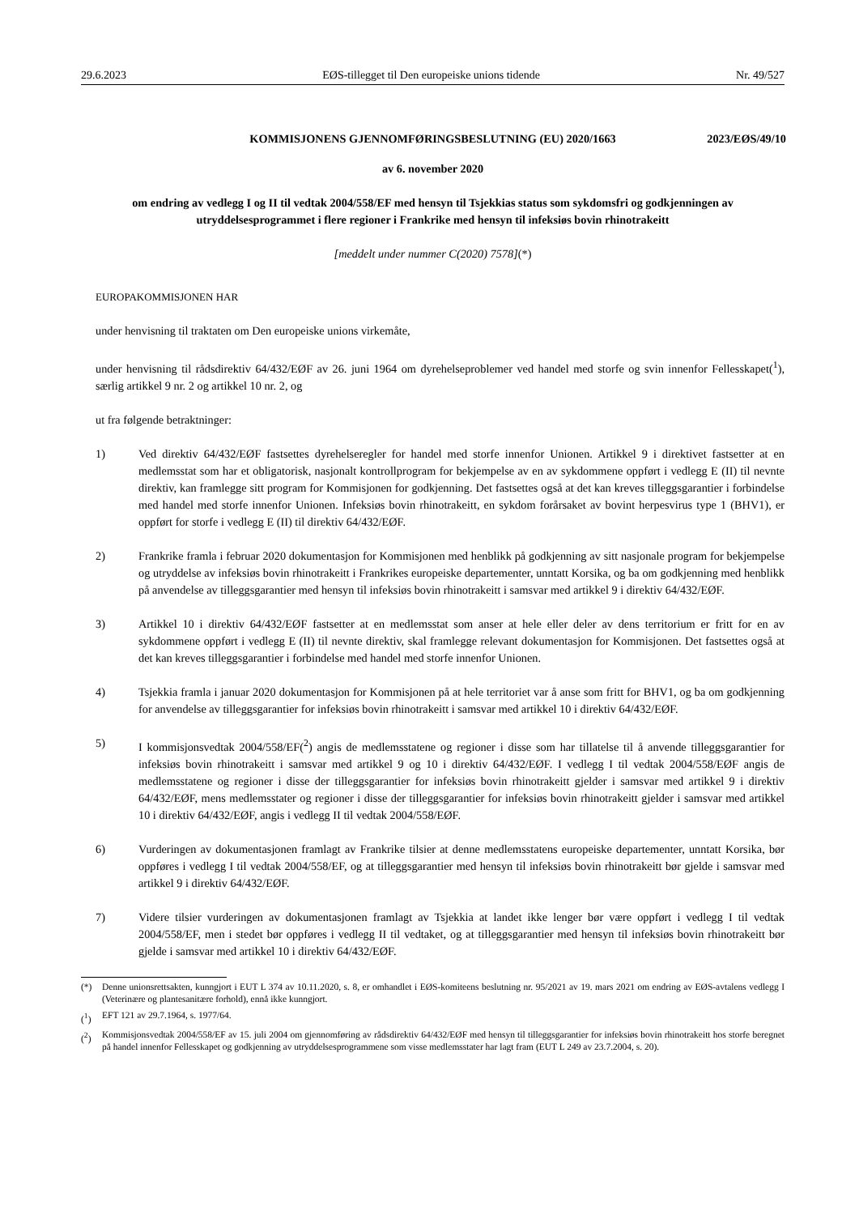29.6.2023 EØS-tillegget til Den europeiske unions tidende Nr. 49/527
KOMMISJONENS GJENNOMFØRINGSBESLUTNING (EU) 2020/1663 2023/EØS/49/10
av 6. november 2020
om endring av vedlegg I og II til vedtak 2004/558/EF med hensyn til Tsjekkias status som sykdomsfri og godkjenningen av utryddelsesprogrammet i flere regioner i Frankrike med hensyn til infeksiøs bovin rhinotrakeitt
[meddelt under nummer C(2020) 7578](*)
EUROPAKOMMISJONEN HAR
under henvisning til traktaten om Den europeiske unions virkemåte,
under henvisning til rådsdirektiv 64/432/EØF av 26. juni 1964 om dyrehelseproblemer ved handel med storfe og svin innenfor Fellesskapet(<sup>1</sup>), særlig artikkel 9 nr. 2 og artikkel 10 nr. 2, og
ut fra følgende betraktninger:
1) Ved direktiv 64/432/EØF fastsettes dyrehelseregler for handel med storfe innenfor Unionen. Artikkel 9 i direktivet fastsetter at en medlemsstat som har et obligatorisk, nasjonalt kontrollprogram for bekjempelse av en av sykdommene oppført i vedlegg E (II) til nevnte direktiv, kan framlegge sitt program for Kommisjonen for godkjenning. Det fastsettes også at det kan kreves tilleggsgarantier i forbindelse med handel med storfe innenfor Unionen. Infeksiøs bovin rhinotrakeitt, en sykdom forårsaket av bovint herpesvirus type 1 (BHV1), er oppført for storfe i vedlegg E (II) til direktiv 64/432/EØF.
2) Frankrike framla i februar 2020 dokumentasjon for Kommisjonen med henblikk på godkjenning av sitt nasjonale program for bekjempelse og utryddelse av infeksiøs bovin rhinotrakeitt i Frankrikes europeiske departementer, unntatt Korsika, og ba om godkjenning med henblikk på anvendelse av tilleggsgarantier med hensyn til infeksiøs bovin rhinotrakeitt i samsvar med artikkel 9 i direktiv 64/432/EØF.
3) Artikkel 10 i direktiv 64/432/EØF fastsetter at en medlemsstat som anser at hele eller deler av dens territorium er fritt for en av sykdommene oppført i vedlegg E (II) til nevnte direktiv, skal framlegge relevant dokumentasjon for Kommisjonen. Det fastsettes også at det kan kreves tilleggsgarantier i forbindelse med handel med storfe innenfor Unionen.
4) Tsjekkia framla i januar 2020 dokumentasjon for Kommisjonen på at hele territoriet var å anse som fritt for BHV1, og ba om godkjenning for anvendelse av tilleggsgarantier for infeksiøs bovin rhinotrakeitt i samsvar med artikkel 10 i direktiv 64/432/EØF.
5) I kommisjonsvedtak 2004/558/EF(<sup>2</sup>) angis de medlemsstatene og regioner i disse som har tillatelse til å anvende tilleggsgarantier for infeksiøs bovin rhinotrakeitt i samsvar med artikkel 9 og 10 i direktiv 64/432/EØF. I vedlegg I til vedtak 2004/558/EØF angis de medlemsstatene og regioner i disse der tilleggsgarantier for infeksiøs bovin rhinotrakeitt gjelder i samsvar med artikkel 9 i direktiv 64/432/EØF, mens medlemsstater og regioner i disse der tilleggsgarantier for infeksiøs bovin rhinotrakeitt gjelder i samsvar med artikkel 10 i direktiv 64/432/EØF, angis i vedlegg II til vedtak 2004/558/EØF.
6) Vurderingen av dokumentasjonen framlagt av Frankrike tilsier at denne medlemsstatens europeiske departementer, unntatt Korsika, bør oppføres i vedlegg I til vedtak 2004/558/EF, og at tilleggsgarantier med hensyn til infeksiøs bovin rhinotrakeitt bør gjelde i samsvar med artikkel 9 i direktiv 64/432/EØF.
7) Videre tilsier vurderingen av dokumentasjonen framlagt av Tsjekkia at landet ikke lenger bør være oppført i vedlegg I til vedtak 2004/558/EF, men i stedet bør oppføres i vedlegg II til vedtaket, og at tilleggsgarantier med hensyn til infeksiøs bovin rhinotrakeitt bør gjelde i samsvar med artikkel 10 i direktiv 64/432/EØF.
(*) Denne unionsrettsakten, kunngjort i EUT L 374 av 10.11.2020, s. 8, er omhandlet i EØS-komiteens beslutning nr. 95/2021 av 19. mars 2021 om endring av EØS-avtalens vedlegg I (Veterinære og plantesanitære forhold), ennå ikke kunngjort.
(<sup>1</sup>) EFT 121 av 29.7.1964, s. 1977/64.
(<sup>2</sup>) Kommisjonsvedtak 2004/558/EF av 15. juli 2004 om gjennomføring av rådsdirektiv 64/432/EØF med hensyn til tilleggsgarantier for infeksiøs bovin rhinotrakeitt hos storfe beregnet på handel innenfor Fellesskapet og godkjenning av utryddelsesprogrammene som visse medlemsstater har lagt fram (EUT L 249 av 23.7.2004, s. 20).